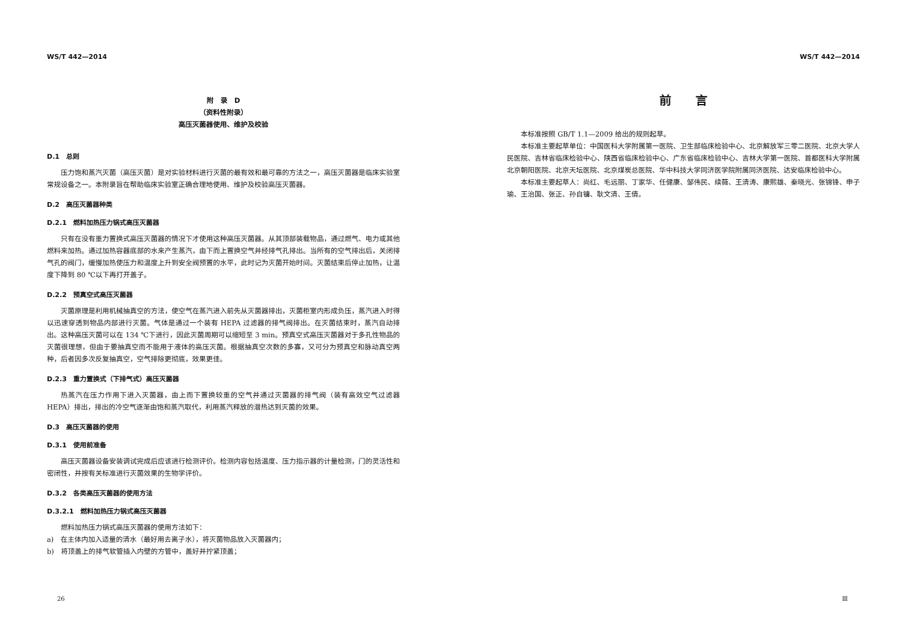WS/T 442—2014
附　录　D
（资料性附录）
高压灭菌器使用、维护及校验
D.1　总则
压力饱和蒸汽灭菌（高压灭菌）是对实验材料进行灭菌的最有效和最可靠的方法之一，高压灭菌器是临床实验室常规设备之一。本附录旨在帮助临床实验室正确合理地使用、维护及校验高压灭菌器。
D.2　高压灭菌器种类
D.2.1　燃料加热压力锅式高压灭菌器
只有在没有重力置换式高压灭菌器的情况下才使用这种高压灭菌器。从其顶部装载物品，通过燃气、电力或其他燃料来加热。通过加热容器底部的水来产生蒸汽，由下而上置换空气并经排气孔排出。当所有的空气排出后，关闭排气孔的阀门，缓慢加热使压力和温度上升到安全阀预置的水平，此时记为灭菌开始时间。灭菌结束后停止加热，让温度下降到 80 ℃以下再打开盖子。
D.2.2　预真空式高压灭菌器
灭菌原理是利用机械抽真空的方法，使空气在蒸汽进入前先从灭菌器排出，灭菌柜室内形成负压，蒸汽进入时得以迅速穿透到物品内部进行灭菌。气体是通过一个装有 HEPA 过滤器的排气阀排出。在灭菌结束时，蒸汽自动排出。这种高压灭菌可以在 134 ℃下进行，因此灭菌周期可以缩短至 3 min。预真空式高压灭菌器对于多孔性物品的灭菌很理想，但由于要抽真空而不能用于液体的高压灭菌。根据抽真空次数的多寡，又可分为预真空和脉动真空两种，后者因多次反复抽真空，空气排除更彻底，效果更佳。
D.2.3　重力置换式（下排气式）高压灭菌器
热蒸汽在压力作用下进入灭菌器，由上而下置换较重的空气并通过灭菌器的排气阀（装有高效空气过滤器 HEPA）排出，排出的冷空气逐渐由饱和蒸汽取代，利用蒸汽释放的潜热达到灭菌的效果。
D.3　高压灭菌器的使用
D.3.1　使用前准备
高压灭菌器设备安装调试完成后应该进行检测评价。检测内容包括温度、压力指示器的计量检测，门的灵活性和密闭性，并按有关标准进行灭菌效果的生物学评价。
D.3.2　各类高压灭菌器的使用方法
D.3.2.1　燃料加热压力锅式高压灭菌器
燃料加热压力锅式高压灭菌器的使用方法如下：
a)　在主体内加入适量的清水（最好用去离子水），将灭菌物品放入灭菌器内；
b)　将顶盖上的排气软管插入内壁的方管中，盖好并拧紧顶盖；
26
WS/T 442—2014
前　　言
本标准按照 GB/T 1.1—2009 给出的规则起草。
本标准主要起草单位：中国医科大学附属第一医院、卫生部临床检验中心、北京解放军三零二医院、北京大学人民医院、吉林省临床检验中心、陕西省临床检验中心、广东省临床检验中心、吉林大学第一医院、首都医科大学附属北京朝阳医院、北京天坛医院、北京煤炭总医院、华中科技大学同济医学院附属同济医院、达安临床检验中心。
本标准主要起草人：尚红、毛远丽、丁家华、任健康、邹伟民、续薇、王清涛、康熙雄、秦晓光、张锦锋、申子瑜、王治国、张正、孙自镛、耿文清、王倩。
Ⅲ